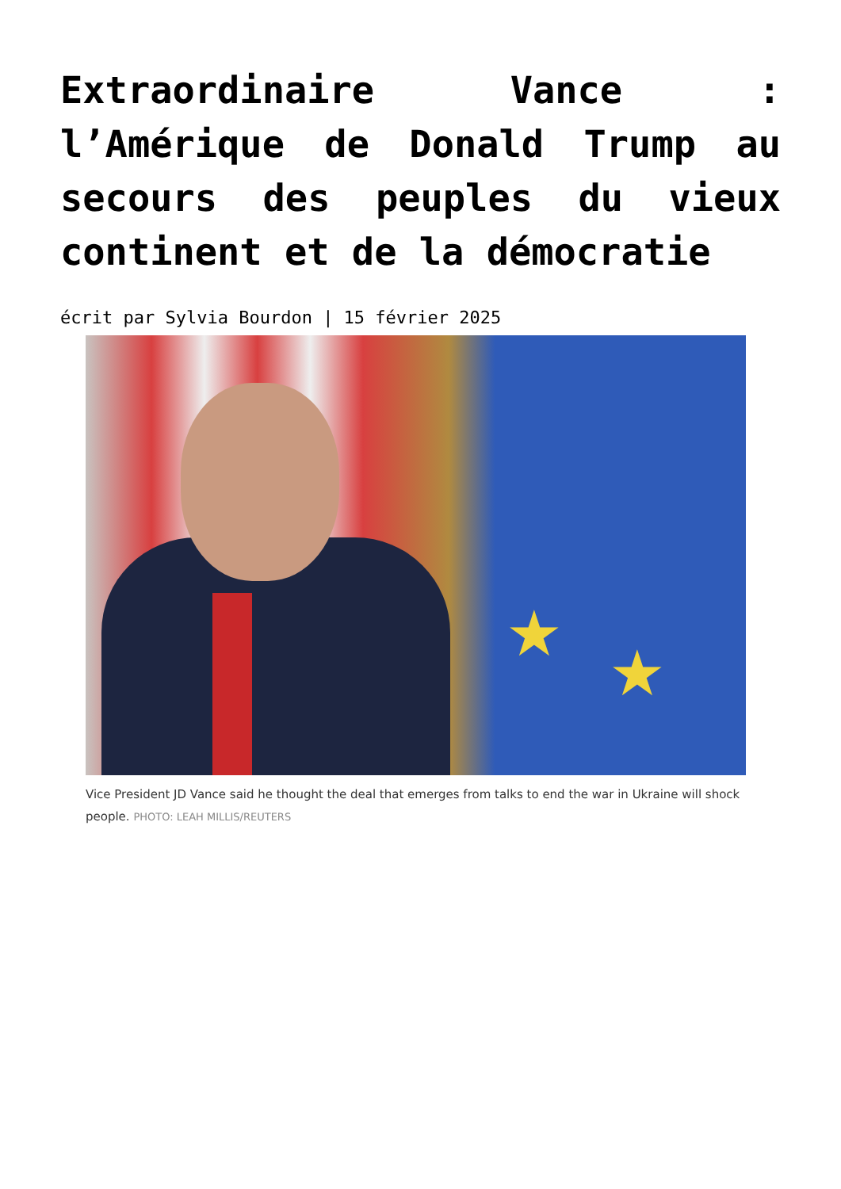Extraordinaire Vance : l’Amérique de Donald Trump au secours des peuples du vieux continent et de la démocratie
écrit par Sylvia Bourdon | 15 février 2025
★
★
Vice President JD Vance said he thought the deal that emerges from talks to end the war in Ukraine will shock people. PHOTO: LEAH MILLIS/REUTERS